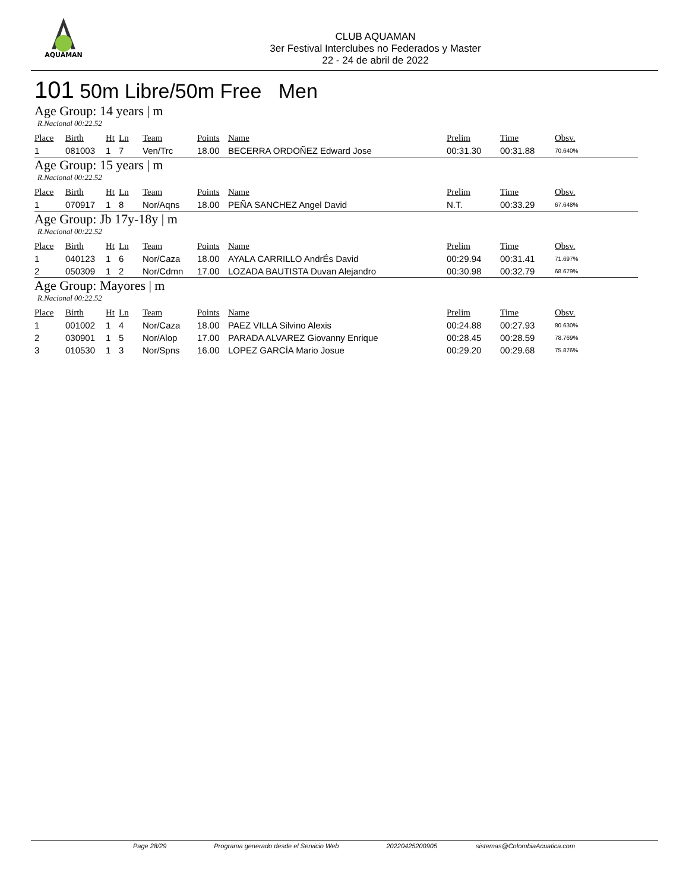AQUAMAN
CLUB AQUAMAN
3er Festival Interclubes no Federados y Master
22 - 24 de abril de 2022
101 50m Libre/50m Free Men
Age Group: 14 years | m
R.Nacional 00:22.52
| Place | Birth | Ht | Ln | Team | Points | Name | Prelim | Time | Obsv. |
| --- | --- | --- | --- | --- | --- | --- | --- | --- | --- |
| 1 | 081003 | 1 | 7 | Ven/Trc | 18.00 | BECERRA ORDOÑEZ Edward Jose | 00:31.30 | 00:31.88 | 70.640% |
Age Group: 15 years | m
R.Nacional 00:22.52
| Place | Birth | Ht | Ln | Team | Points | Name | Prelim | Time | Obsv. |
| --- | --- | --- | --- | --- | --- | --- | --- | --- | --- |
| 1 | 070917 | 1 | 8 | Nor/Aqns | 18.00 | PEÑA SANCHEZ Angel David | N.T. | 00:33.29 | 67.648% |
Age Group: Jb 17y-18y | m
R.Nacional 00:22.52
| Place | Birth | Ht | Ln | Team | Points | Name | Prelim | Time | Obsv. |
| --- | --- | --- | --- | --- | --- | --- | --- | --- | --- |
| 1 | 040123 | 1 | 6 | Nor/Caza | 18.00 | AYALA CARRILLO AndrÉs David | 00:29.94 | 00:31.41 | 71.697% |
| 2 | 050309 | 1 | 2 | Nor/Cdmn | 17.00 | LOZADA BAUTISTA Duvan Alejandro | 00:30.98 | 00:32.79 | 68.679% |
Age Group: Mayores | m
R.Nacional 00:22.52
| Place | Birth | Ht | Ln | Team | Points | Name | Prelim | Time | Obsv. |
| --- | --- | --- | --- | --- | --- | --- | --- | --- | --- |
| 1 | 001002 | 1 | 4 | Nor/Caza | 18.00 | PAEZ VILLA Silvino Alexis | 00:24.88 | 00:27.93 | 80.630% |
| 2 | 030901 | 1 | 5 | Nor/Alop | 17.00 | PARADA ALVAREZ Giovanny Enrique | 00:28.45 | 00:28.59 | 78.769% |
| 3 | 010530 | 1 | 3 | Nor/Spns | 16.00 | LOPEZ GARCÍA Mario Josue | 00:29.20 | 00:29.68 | 75.876% |
Page 28/29 Programa generado desde el Servicio Web 20220425200905 sistemas@ColombiaAcuatica.com